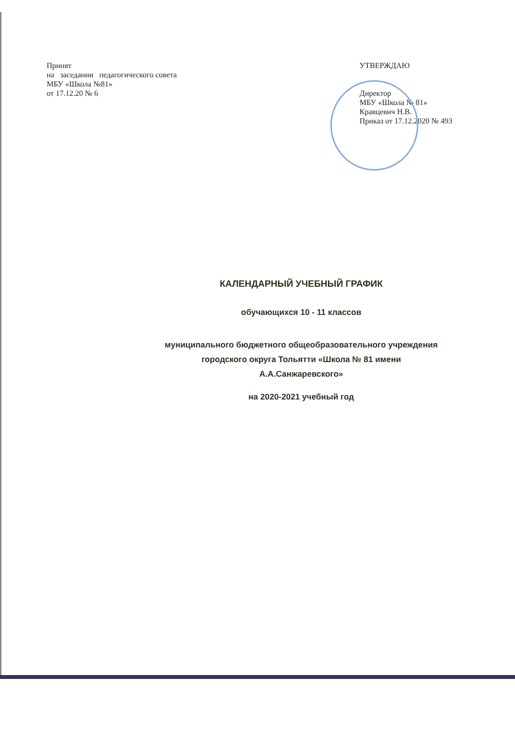Принят
на заседании педагогического совета МБУ «Школа №81»
от 17.12.20 № 6
УТВЕРЖДАЮ
Директор
МБУ «Школа № 81»
Кравцевич Н.В.
Приказ от 17.12.2020 № 493
КАЛЕНДАРНЫЙ УЧЕБНЫЙ ГРАФИК
обучающихся 10 - 11 классов
муниципального бюджетного общеобразовательного учреждения
городского округа Тольятти «Школа № 81 имени
А.А.Санжаревского»
на 2020-2021 учебный год